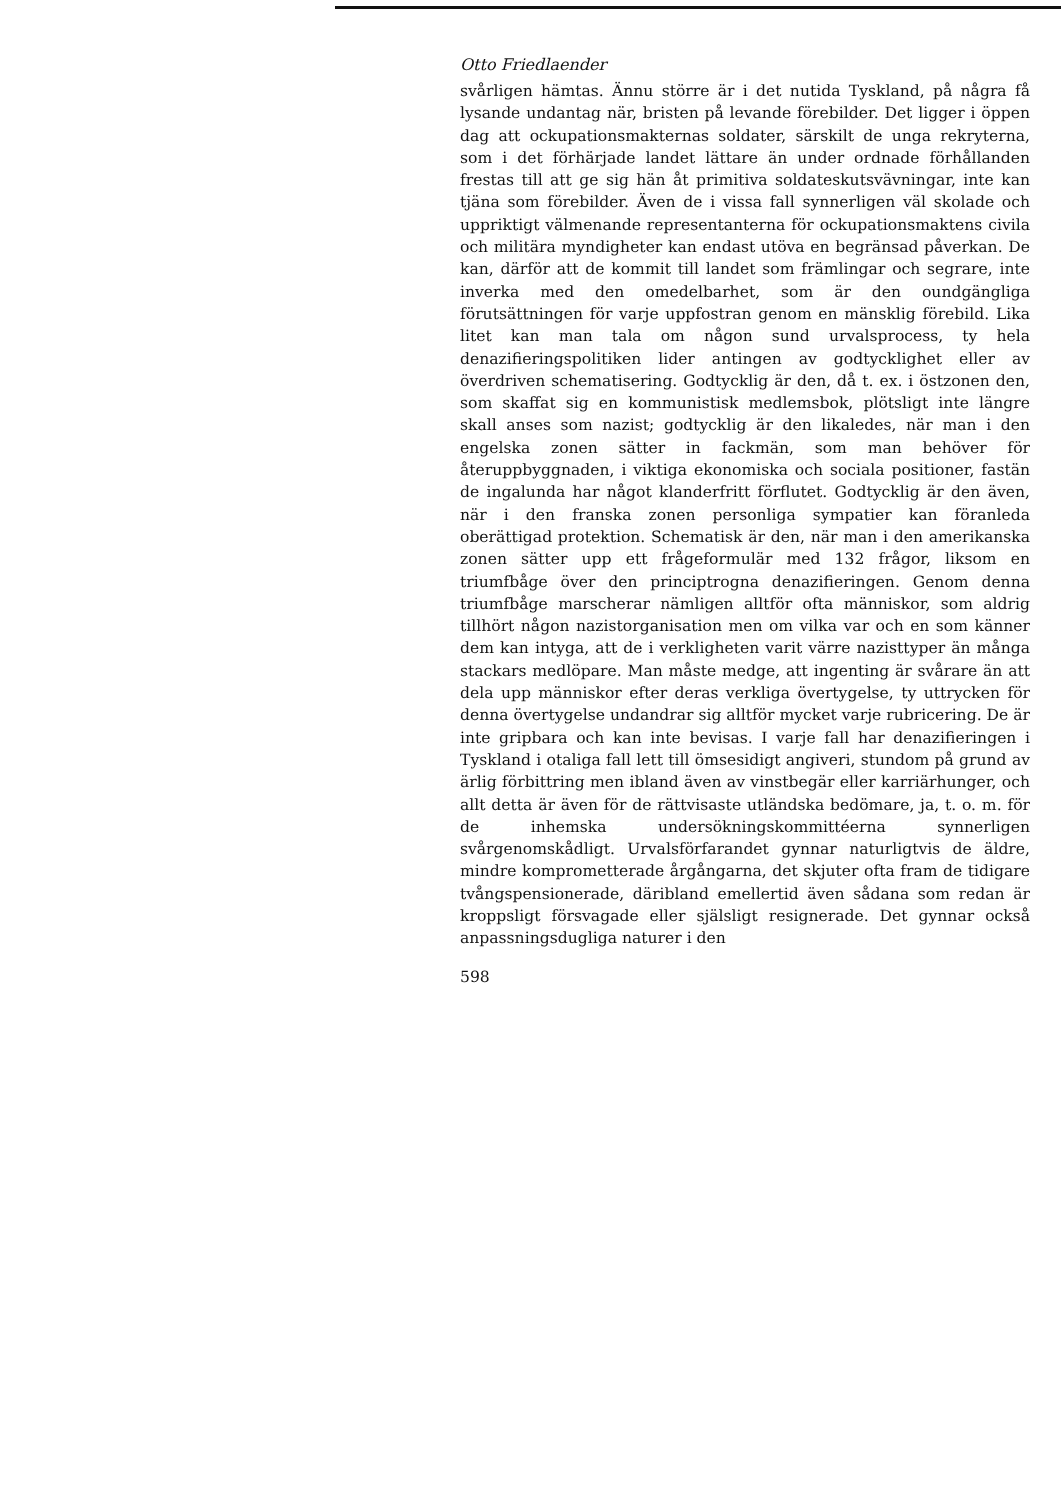Otto Friedlaender
svårligen hämtas. Ännu större är i det nutida Tyskland, på några få lysande undantag när, bristen på levande förebilder. Det ligger i öppen dag att ockupationsmakternas soldater, särskilt de unga rekryterna, som i det förhärjade landet lättare än under ordnade förhållanden frestas till att ge sig hän åt primitiva soldateskutsvävningar, inte kan tjäna som förebilder. Även de i vissa fall synnerligen väl skolade och uppriktigt välmenande representanterna för ockupationsmaktens civila och militära myndigheter kan endast utöva en begränsad påverkan. De kan, därför att de kommit till landet som främlingar och segrare, inte inverka med den omedelbarhet, som är den oundgängliga förutsättningen för varje uppfostran genom en mänsklig förebild. Lika litet kan man tala om någon sund urvalsprocess, ty hela denazifieringspolitiken lider antingen av godtycklighet eller av överdriven schematisering. Godtycklig är den, då t. ex. i östzonen den, som skaffat sig en kommunistisk medlemsbok, plötsligt inte längre skall anses som nazist; godtycklig är den likaledes, när man i den engelska zonen sätter in fackmän, som man behöver för återuppbyggnaden, i viktiga ekonomiska och sociala positioner, fastän de ingalunda har något klanderfritt förflutet. Godtycklig är den även, när i den franska zonen personliga sympatier kan föranleda oberättigad protektion. Schematisk är den, när man i den amerikanska zonen sätter upp ett frågeformulär med 132 frågor, liksom en triumfbåge över den principtrogna denazifieringen. Genom denna triumfbåge marscherar nämligen alltför ofta människor, som aldrig tillhört någon nazistorganisation men om vilka var och en som känner dem kan intyga, att de i verkligheten varit värre nazisttyper än många stackars medlöpare. Man måste medge, att ingenting är svårare än att dela upp människor efter deras verkliga övertygelse, ty uttrycken för denna övertygelse undandrar sig alltför mycket varje rubricering. De är inte gripbara och kan inte bevisas. I varje fall har denazifieringen i Tyskland i otaliga fall lett till ömsesidigt angiveri, stundom på grund av ärlig förbittring men ibland även av vinstbegär eller karriärhunger, och allt detta är även för de rättvisaste utländska bedömare, ja, t. o. m. för de inhemska undersökningskommittéerna synnerligen svårgenomskådligt. Urvalsförfarandet gynnar naturligtvis de äldre, mindre komprometterade årgångarna, det skjuter ofta fram de tidigare tvångspensionerade, däribland emellertid även sådana som redan är kroppsligt försvagade eller själsligt resignerade. Det gynnar också anpassningsdugliga naturer i den
598